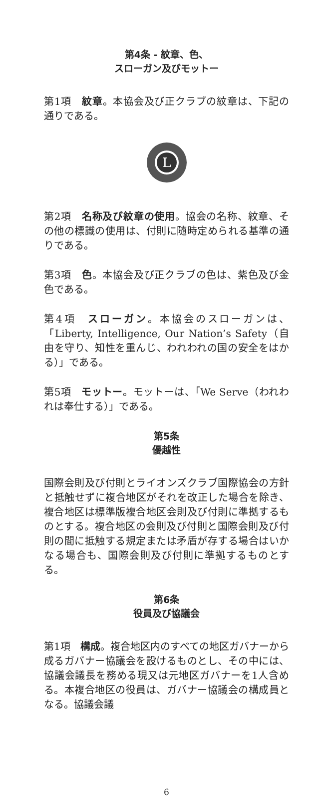第4条 - 紋章、色、
スローガン及びモットー
第1項　紋章。本協会及び正クラブの紋章は、下記の通りである。
L
第2項　名称及び紋章の使用。協会の名称、紋章、その他の標識の使用は、付則に随時定められる基準の通りである。
第3項　色。本協会及び正クラブの色は、紫色及び金色である。
第4項　スローガン。本協会のスローガンは、「Liberty, Intelligence, Our Nation’s Safety（自由を守り、知性を重んじ、われわれの国の安全をはかる）」である。
第5項　モットー。モットーは、「We Serve（われわれは奉仕する）」である。
第5条
優越性
国際会則及び付則とライオンズクラブ国際協会の方針と抵触せずに複合地区がそれを改正した場合を除き、複合地区は標準版複合地区会則及び付則に準拠するものとする。複合地区の会則及び付則と国際会則及び付則の間に抵触する規定または矛盾が存する場合はいかなる場合も、国際会則及び付則に準拠するものとする。
第6条
役員及び協議会
第1項　構成。複合地区内のすべての地区ガバナーから成るガバナー協議会を設けるものとし、その中には、協議会議長を務める現又は元地区ガバナーを1人含める。本複合地区の役員は、ガバナー協議会の構成員となる。協議会議
6